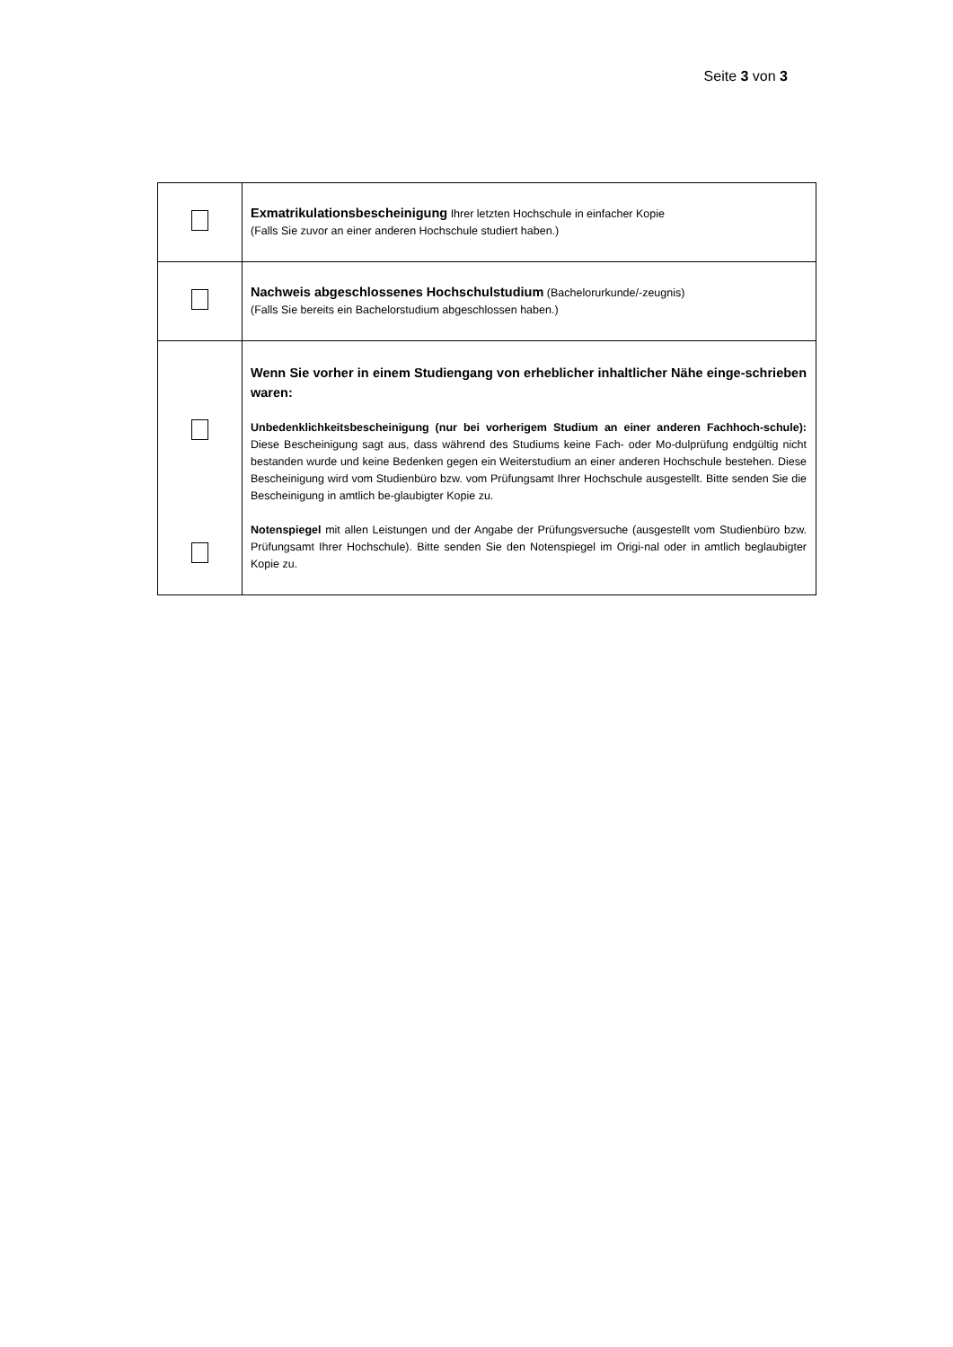Seite 3 von 3
| | Exmatrikulationsbescheinigung Ihrer letzten Hochschule in einfacher Kopie (Falls Sie zuvor an einer anderen Hochschule studiert haben.) |
| | Nachweis abgeschlossenes Hochschulstudium (Bachelorurkunde/-zeugnis) (Falls Sie bereits ein Bachelorstudium abgeschlossen haben.) |
| | Wenn Sie vorher in einem Studiengang von erheblicher inhaltlicher Nähe einge-schrieben waren: Unbedenklichkeitsbescheinigung (nur bei vorherigem Studium an einer anderen Fachhoch-schule): Diese Bescheinigung sagt aus, dass während des Studiums keine Fach- oder Mo-dulprüfung endgültig nicht bestanden wurde und keine Bedenken gegen ein Weiterstudium an einer anderen Hochschule bestehen. Diese Bescheinigung wird vom Studienbüro bzw. vom Prüfungsamt Ihrer Hochschule ausgestellt. Bitte senden Sie die Bescheinigung in amtlich be-glaubigter Kopie zu. Notenspiegel mit allen Leistungen und der Angabe der Prüfungsversuche (ausgestellt vom Studienbüro bzw. Prüfungsamt Ihrer Hochschule). Bitte senden Sie den Notenspiegel im Origi-nal oder in amtlich beglaubigter Kopie zu. |